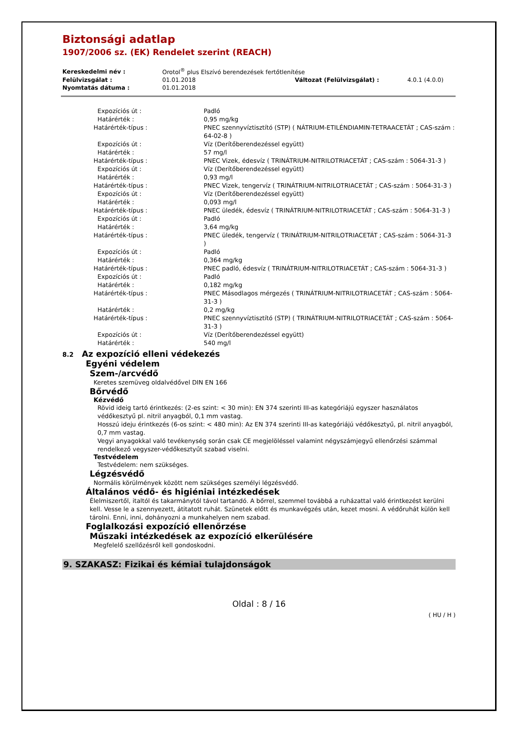Biztonsági adatlap
1907/2006 sz. (EK) Rendelet szerint (REACH)
| Kereskedelmi név : | Orotol<sup>®</sup> plus Elszívó berendezések fertőtlenítése | | |
| Felülvizsgálat : | 01.01.2018 | Változat (Felülvizsgálat) : | 4.0.1 (4.0.0) |
| Nyomtatás dátuma : | 01.01.2018 | | |
| Expozíciós út : | Padló |
| Határérték : | 0,95 mg/kg |
| Határérték-típus : | PNEC szennyvíztisztító (STP) ( NÁTRIUM-ETILÉNDIAMIN-TETRAACETÁT ; CAS-szám : 64-02-8 ) |
| Expozíciós út : | Víz (Derítőberendezéssel együtt) |
| Határérték : | 57 mg/l |
| Határérték-típus : | PNEC Vizek, édesvíz ( TRINÁTRIUM-NITRILOTRIACETÁT ; CAS-szám : 5064-31-3 ) |
| Expozíciós út : | Víz (Derítőberendezéssel együtt) |
| Határérték : | 0,93 mg/l |
| Határérték-típus : | PNEC Vizek, tengervíz ( TRINÁTRIUM-NITRILOTRIACETÁT ; CAS-szám : 5064-31-3 ) |
| Expozíciós út : | Víz (Derítőberendezéssel együtt) |
| Határérték : | 0,093 mg/l |
| Határérték-típus : | PNEC üledék, édesvíz ( TRINÁTRIUM-NITRILOTRIACETÁT ; CAS-szám : 5064-31-3 ) |
| Expozíciós út : | Padló |
| Határérték : | 3,64 mg/kg |
| Határérték-típus : | PNEC üledék, tengervíz ( TRINÁTRIUM-NITRILOTRIACETÁT ; CAS-szám : 5064-31-3 ) |
| Expozíciós út : | Padló |
| Határérték : | 0,364 mg/kg |
| Határérték-típus : | PNEC padló, édesvíz ( TRINÁTRIUM-NITRILOTRIACETÁT ; CAS-szám : 5064-31-3 ) |
| Expozíciós út : | Padló |
| Határérték : | 0,182 mg/kg |
| Határérték-típus : | PNEC Másodlagos mérgezés ( TRINÁTRIUM-NITRILOTRIACETÁT ; CAS-szám : 5064-31-3 ) |
| Határérték : | 0,2 mg/kg |
| Határérték-típus : | PNEC szennyvíztisztító (STP) ( TRINÁTRIUM-NITRILOTRIACETÁT ; CAS-szám : 5064-31-3 ) |
| Expozíciós út : | Víz (Derítőberendezéssel együtt) |
| Határérték : | 540 mg/l |
8.2 Az expozíció elleni védekezés
Egyéni védelem
Szem-/arcvédő
Keretes szemüveg oldalvédővel DIN EN 166
Bőrvédő
Kézvédő
Rövid ideig tartó érintkezés: (2-es szint: < 30 min): EN 374 szerinti III-as kategóriájú egyszer használatos védőkesztyű pl. nitril anyagból, 0,1 mm vastag.
Hosszú ideju érintkezés (6-os szint: < 480 min): Az EN 374 szerinti III-as kategóriájú védőkesztyű, pl. nitril anyagból, 0,7 mm vastag.
Vegyi anyagokkal való tevékenység során csak CE megjelöléssel valamint négyszámjegyű ellenőrzési számmal rendelkező vegyszer-védőkesztyűt szabad viselni.
Testvédelem
Testvédelem: nem szükséges.
Légzésvédő
Normális körülmények között nem szükséges személyi légzésvédő.
Általános védő- és higiéniai intézkedések
Élelmiszertől, italtól és takarmánytól távol tartandó. A bőrrel, szemmel továbbá a ruházattal való érintkezést kerülni kell. Vesse le a szennyezett, átitatott ruhát. Szünetek előtt és munkavégzés után, kezet mosni. A védőruhát külön kell tárolni. Enni, inni, dohányozni a munkahelyen nem szabad.
Foglalkozási expozíció ellenőrzése
Műszaki intézkedések az expozíció elkerülésére
Megfelelő szellőzésről kell gondoskodni.
9. SZAKASZ: Fizikai és kémiai tulajdonságok
Oldal : 8 / 16
( HU / H )